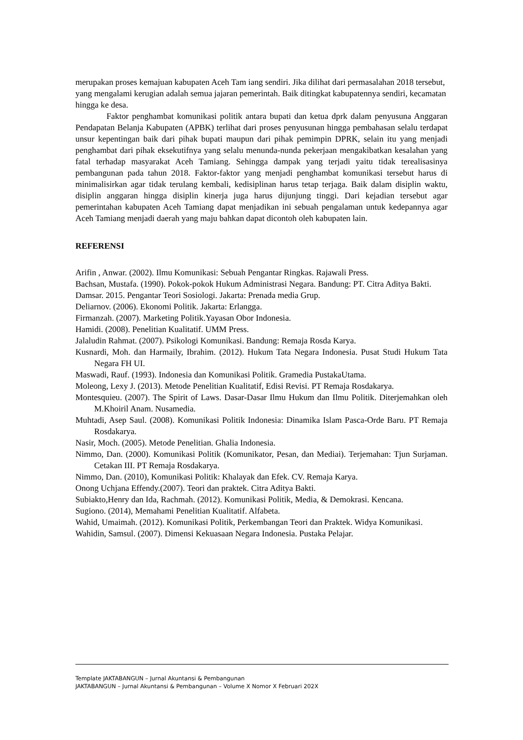merupakan proses kemajuan kabupaten Aceh Tam iang sendiri. Jika dilihat dari permasalahan 2018 tersebut, yang mengalami kerugian adalah semua jajaran pemerintah. Baik ditingkat kabupatennya sendiri, kecamatan hingga ke desa.
Faktor penghambat komunikasi politik antara bupati dan ketua dprk dalam penyusuna Anggaran Pendapatan Belanja Kabupaten (APBK) terlihat dari proses penyusunan hingga pembahasan selalu terdapat unsur kepentingan baik dari pihak bupati maupun dari pihak pemimpin DPRK, selain itu yang menjadi penghambat dari pihak eksekutifnya yang selalu menunda-nunda pekerjaan mengakibatkan kesalahan yang fatal terhadap masyarakat Aceh Tamiang. Sehingga dampak yang terjadi yaitu tidak terealisasinya pembangunan pada tahun 2018. Faktor-faktor yang menjadi penghambat komunikasi tersebut harus di minimalisirkan agar tidak terulang kembali, kedisiplinan harus tetap terjaga. Baik dalam disiplin waktu, disiplin anggaran hingga disiplin kinerja juga harus dijunjung tinggi. Dari kejadian tersebut agar pemerintahan kabupaten Aceh Tamiang dapat menjadikan ini sebuah pengalaman untuk kedepannya agar Aceh Tamiang menjadi daerah yang maju bahkan dapat dicontoh oleh kabupaten lain.
REFERENSI
Arifin , Anwar. (2002). Ilmu Komunikasi: Sebuah Pengantar Ringkas. Rajawali Press.
Bachsan, Mustafa. (1990). Pokok-pokok Hukum Administrasi Negara. Bandung: PT. Citra Aditya Bakti.
Damsar. 2015. Pengantar Teori Sosiologi. Jakarta: Prenada media Grup.
Deliarnov. (2006). Ekonomi Politik. Jakarta: Erlangga.
Firmanzah. (2007). Marketing Politik.Yayasan Obor Indonesia.
Hamidi. (2008). Penelitian Kualitatif. UMM Press.
Jalaludin Rahmat. (2007). Psikologi Komunikasi. Bandung: Remaja Rosda Karya.
Kusnardi, Moh. dan Harmaily, Ibrahim. (2012). Hukum Tata Negara Indonesia. Pusat Studi Hukum Tata Negara FH UI.
Maswadi, Rauf. (1993). Indonesia dan Komunikasi Politik. Gramedia PustakaUtama.
Moleong, Lexy J. (2013). Metode Penelitian Kualitatif, Edisi Revisi. PT Remaja Rosdakarya.
Montesquieu. (2007). The Spirit of Laws. Dasar-Dasar Ilmu Hukum dan Ilmu Politik. Diterjemahkan oleh M.Khoiril Anam. Nusamedia.
Muhtadi, Asep Saul. (2008). Komunikasi Politik Indonesia: Dinamika Islam Pasca-Orde Baru. PT Remaja Rosdakarya.
Nasir, Moch. (2005). Metode Penelitian. Ghalia Indonesia.
Nimmo, Dan. (2000). Komunikasi Politik (Komunikator, Pesan, dan Mediai). Terjemahan: Tjun Surjaman. Cetakan III. PT Remaja Rosdakarya.
Nimmo, Dan. (2010), Komunikasi Politik: Khalayak dan Efek. CV. Remaja Karya.
Onong Uchjana Effendy.(2007). Teori dan praktek. Citra Aditya Bakti.
Subiakto,Henry dan Ida, Rachmah. (2012). Komunikasi Politik, Media, & Demokrasi. Kencana.
Sugiono. (2014), Memahami Penelitian Kualitatif. Alfabeta.
Wahid, Umaimah. (2012). Komunikasi Politik, Perkembangan Teori dan Praktek. Widya Komunikasi.
Wahidin, Samsul. (2007). Dimensi Kekuasaan Negara Indonesia. Pustaka Pelajar.
Template JAKTABANGUN – Jurnal Akuntansi & Pembangunan
JAKTABANGUN – Jurnal Akuntansi & Pembangunan – Volume X Nomor X Februari 202X